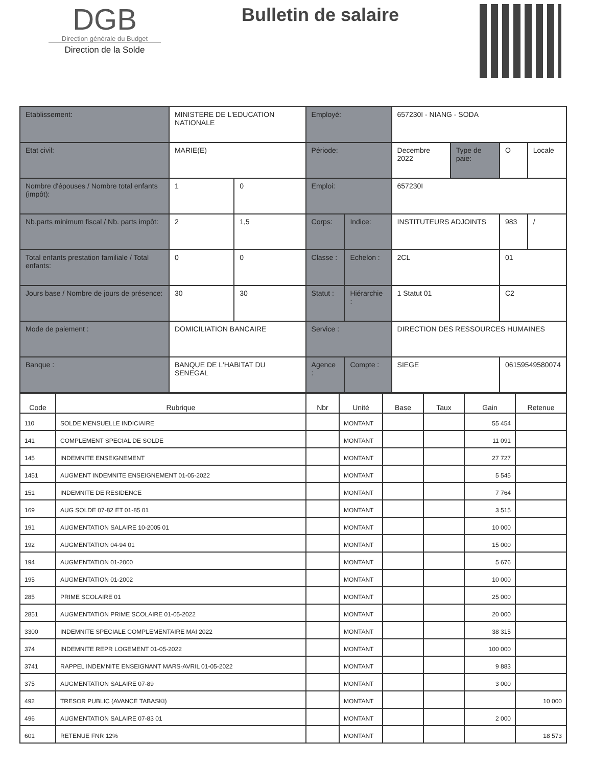DGB
Direction générale du Budget
Direction de la Solde
Bulletin de salaire
| Etablissement: | MINISTERE DE L'EDUCATION NATIONALE | | Employé: | | 657230I - NIANG - SODA | | | |
| Etat civil: | MARIE(E) | | Période: | | Decembre 2022 | Type de paie: | O | Locale |
| Nombre d'épouses / Nombre total enfants (impôt): | 1 | 0 | Emploi: | | 657230I | | | |
| Nb.parts minimum fiscal / Nb. parts impôt: | 2 | 1,5 | Corps: | Indice: | INSTITUTEURS ADJOINTS | | 983 | / |
| Total enfants prestation familiale / Total enfants: | 0 | 0 | Classe : | Echelon : | 2CL | | 01 | |
| Jours base / Nombre de jours de présence: | 30 | 30 | Statut : | Hiérarchie : | 1 Statut 01 | | C2 | |
| Mode de paiement : | DOMICILIATION BANCAIRE | | Service : | | DIRECTION DES RESSOURCES HUMAINES | | | |
| Banque : | BANQUE DE L'HABITAT DU SENEGAL | | Agence : | Compte : | SIEGE | | 06159549580074 | |
| Code | Rubrique | Nbr | Unité | Base | Taux | Gain | Retenue |
| --- | --- | --- | --- | --- | --- | --- | --- |
| 110 | SOLDE MENSUELLE INDICIAIRE | | MONTANT | | | 55 454 | |
| 141 | COMPLEMENT SPECIAL DE SOLDE | | MONTANT | | | 11 091 | |
| 145 | INDEMNITE ENSEIGNEMENT | | MONTANT | | | 27 727 | |
| 1451 | AUGMENT INDEMNITE ENSEIGNEMENT 01-05-2022 | | MONTANT | | | 5 545 | |
| 151 | INDEMNITE DE RESIDENCE | | MONTANT | | | 7 764 | |
| 169 | AUG SOLDE 07-82 ET 01-85 01 | | MONTANT | | | 3 515 | |
| 191 | AUGMENTATION SALAIRE 10-2005 01 | | MONTANT | | | 10 000 | |
| 192 | AUGMENTATION 04-94 01 | | MONTANT | | | 15 000 | |
| 194 | AUGMENTATION 01-2000 | | MONTANT | | | 5 676 | |
| 195 | AUGMENTATION 01-2002 | | MONTANT | | | 10 000 | |
| 285 | PRIME SCOLAIRE 01 | | MONTANT | | | 25 000 | |
| 2851 | AUGMENTATION PRIME SCOLAIRE 01-05-2022 | | MONTANT | | | 20 000 | |
| 3300 | INDEMNITE SPECIALE COMPLEMENTAIRE MAI 2022 | | MONTANT | | | 38 315 | |
| 374 | INDEMNITE REPR LOGEMENT 01-05-2022 | | MONTANT | | | 100 000 | |
| 3741 | RAPPEL INDEMNITE ENSEIGNANT MARS-AVRIL 01-05-2022 | | MONTANT | | | 9 883 | |
| 375 | AUGMENTATION SALAIRE 07-89 | | MONTANT | | | 3 000 | |
| 492 | TRESOR PUBLIC (AVANCE TABASKI) | | MONTANT | | | | 10 000 |
| 496 | AUGMENTATION SALAIRE 07-83 01 | | MONTANT | | | 2 000 | |
| 601 | RETENUE FNR 12% | | MONTANT | | | | 18 573 |